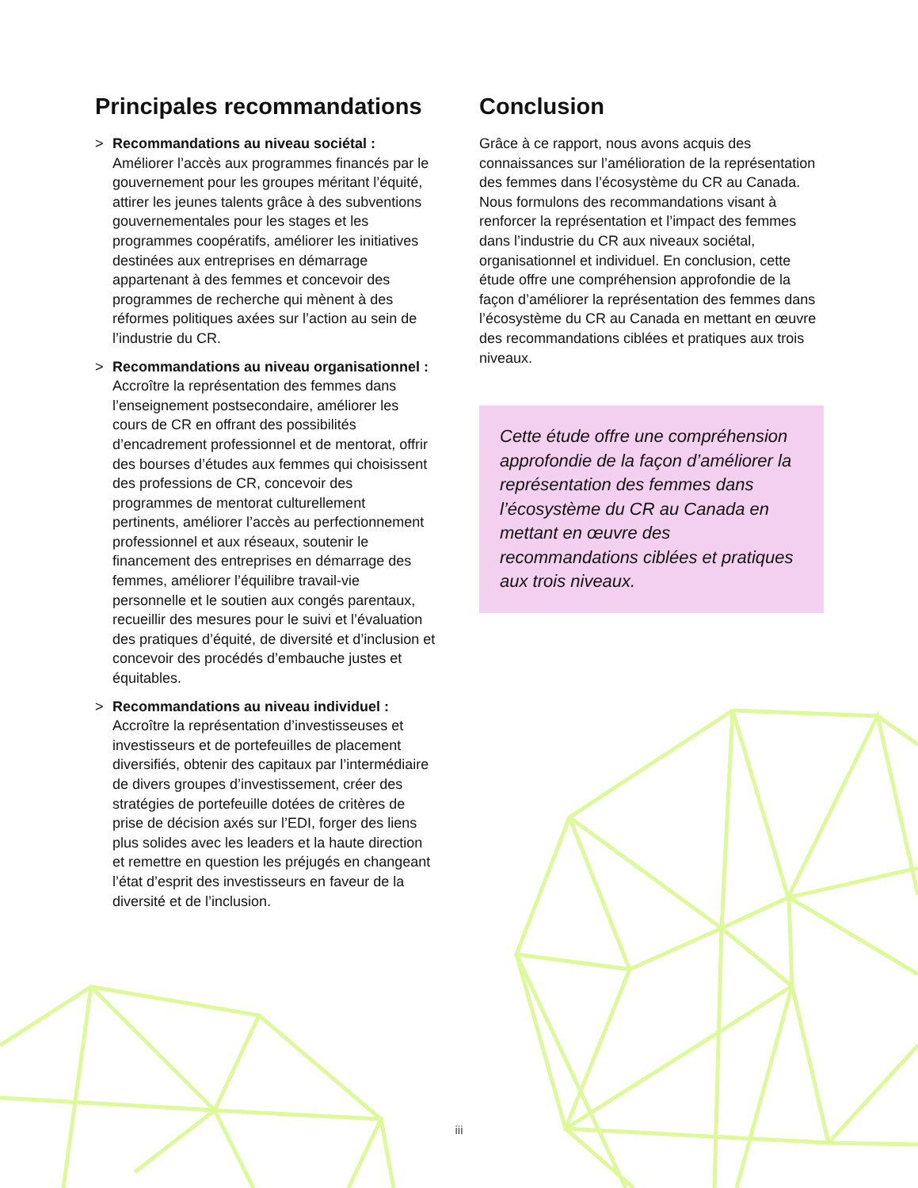Principales recommandations
> Recommandations au niveau sociétal :
Améliorer l’accès aux programmes financés par le gouvernement pour les groupes méritant l’équité, attirer les jeunes talents grâce à des subventions gouvernementales pour les stages et les programmes coopératifs, améliorer les initiatives destinées aux entreprises en démarrage appartenant à des femmes et concevoir des programmes de recherche qui mènent à des réformes politiques axées sur l’action au sein de l’industrie du CR.
> Recommandations au niveau organisationnel :
Accroître la représentation des femmes dans l’enseignement postsecondaire, améliorer les cours de CR en offrant des possibilités d’encadrement professionnel et de mentorat, offrir des bourses d’études aux femmes qui choisissent des professions de CR, concevoir des programmes de mentorat culturellement pertinents, améliorer l’accès au perfectionnement professionnel et aux réseaux, soutenir le financement des entreprises en démarrage des femmes, améliorer l’équilibre travail-vie personnelle et le soutien aux congés parentaux, recueillir des mesures pour le suivi et l’évaluation des pratiques d’équité, de diversité et d’inclusion et concevoir des procédés d’embauche justes et équitables.
> Recommandations au niveau individuel :
Accroître la représentation d’investisseuses et investisseurs et de portefeuilles de placement diversifiés, obtenir des capitaux par l’intermédiaire de divers groupes d’investissement, créer des stratégies de portefeuille dotées de critères de prise de décision axés sur l’EDI, forger des liens plus solides avec les leaders et la haute direction et remettre en question les préjugés en changeant l’état d’esprit des investisseurs en faveur de la diversité et de l’inclusion.
Conclusion
Grâce à ce rapport, nous avons acquis des connaissances sur l’amélioration de la représentation des femmes dans l’écosystème du CR au Canada. Nous formulons des recommandations visant à renforcer la représentation et l’impact des femmes dans l’industrie du CR aux niveaux sociétal, organisationnel et individuel. En conclusion, cette étude offre une compréhension approfondie de la façon d’améliorer la représentation des femmes dans l’écosystème du CR au Canada en mettant en œuvre des recommandations ciblées et pratiques aux trois niveaux.
Cette étude offre une compréhension approfondie de la façon d’améliorer la représentation des femmes dans l’écosystème du CR au Canada en mettant en œuvre des recommandations ciblées et pratiques aux trois niveaux.
iii